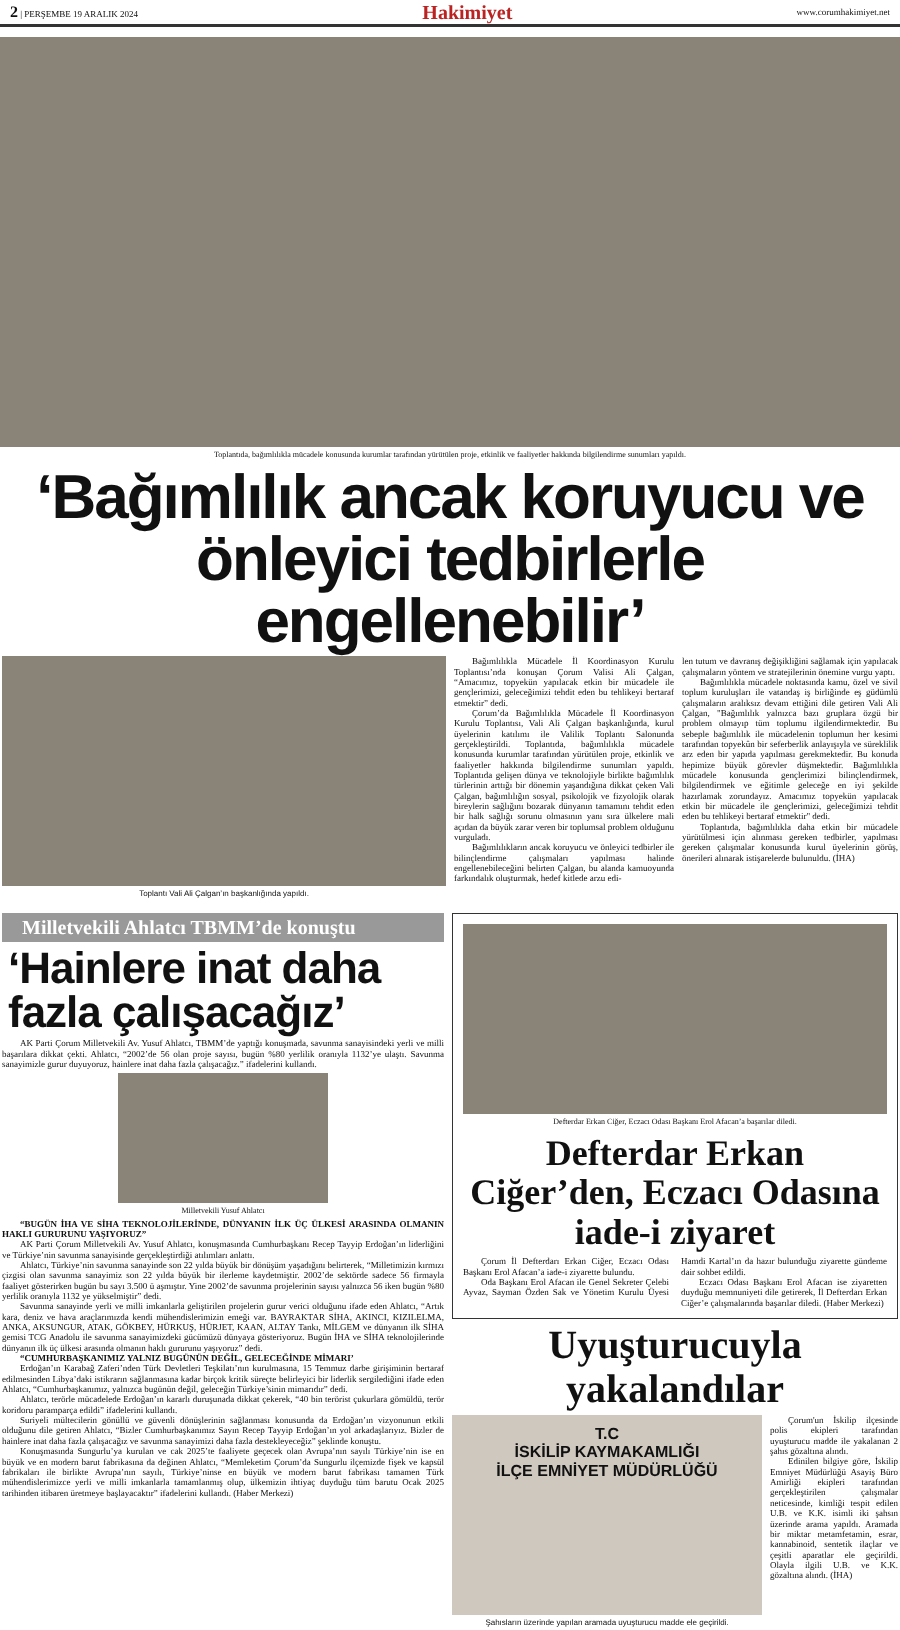2 | PERŞEMBE 19 ARALIK 2024
Hakimiyet
www.corumhakimiyet.net
Toplantıda, bağımlılıkla mücadele konusunda kurumlar tarafından yürütülen proje, etkinlik ve faaliyetler hakkında bilgilendirme sunumları yapıldı.
‘Bağımlılık ancak koruyucu ve önleyici tedbirlerle engellenebilir’
Toplantı Vali Ali Çalgan’ın başkanlığında yapıldı.
Bağımlılıkla Mücadele İl Koordinasyon Kurulu Toplantısı’nda konuşan Çorum Valisi Ali Çalgan, “Amacımız, topyekün yapılacak etkin bir mücadele ile gençlerimizi, geleceğimizi tehdit eden bu tehlikeyi bertaraf etmektir” dedi.
Çorum’da Bağımlılıkla Mücadele İl Koordinasyon Kurulu Toplantısı, Vali Ali Çalgan başkanlığında, kurul üyelerinin katılımı ile Valilik Toplantı Salonunda gerçekleştirildi. Toplantıda, bağımlılıkla mücadele konusunda kurumlar tarafından yürütülen proje, etkinlik ve faaliyetler hakkında bilgilendirme sunumları yapıldı. Toplantıda gelişen dünya ve teknolojiyle birlikte bağımlılık türlerinin arttığı bir dönemin yaşandığına dikkat çeken Vali Çalgan, bağımlılığın sosyal, psikolojik ve fizyolojik olarak bireylerin sağlığını bozarak dünyanın tamamını tehdit eden bir halk sağlığı sorunu olmasının yanı sıra ülkelere mali açıdan da büyük zarar veren bir toplumsal problem olduğunu vurguladı.
Bağımlılıkların ancak koruyucu ve önleyici tedbirler ile bilinçlendirme çalışmaları yapılması halinde engellenebileceğini belirten Çalgan, bu alanda kamuoyunda farkındalık oluşturmak, hedef kitlede arzu edi-
len tutum ve davranış değişikliğini sağlamak için yapılacak çalışmaların yöntem ve stratejilerinin önemine vurgu yaptı.
Bağımlılıkla mücadele noktasında kamu, özel ve sivil toplum kuruluşları ile vatandaş iş birliğinde eş güdümlü çalışmaların aralıksız devam ettiğini dile getiren Vali Ali Çalgan, "Bağımlılık yalnızca bazı gruplara özgü bir problem olmayıp tüm toplumu ilgilendirmektedir. Bu sebeple bağımlılık ile mücadelenin toplumun her kesimi tarafından topyekûn bir seferberlik anlayışıyla ve süreklilik arz eden bir yapıda yapılması gerekmektedir. Bu konuda hepimize büyük görevler düşmektedir. Bağımlılıkla mücadele konusunda gençlerimizi bilinçlendirmek, bilgilendirmek ve eğitimle geleceğe en iyi şekilde hazırlamak zorundayız. Amacımız topyekün yapılacak etkin bir mücadele ile gençlerimizi, geleceğimizi tehdit eden bu tehlikeyi bertaraf etmektir" dedi.
Toplantıda, bağımlılıkla daha etkin bir mücadele yürütülmesi için alınması gereken tedbirler, yapılması gereken çalışmalar konusunda kurul üyelerinin görüş, önerileri alınarak istişarelerde bulunuldu. (İHA)
Milletvekili Ahlatcı TBMM’de konuştu
‘Hainlere inat daha fazla çalışacağız’
AK Parti Çorum Milletvekili Av. Yusuf Ahlatcı, TBMM’de yaptığı konuşmada, savunma sanayisindeki yerli ve milli başarılara dikkat çekti. Ahlatcı, “2002’de 56 olan proje sayısı, bugün %80 yerlilik oranıyla 1132’ye ulaştı. Savunma sanayimizle gurur duyuyoruz, hainlere inat daha fazla çalışacağız.” ifadelerini kullandı.
Milletvekili Yusuf Ahlatcı
“BUGÜN İHA VE SİHA TEKNOLOJİLERİNDE, DÜNYANIN İLK ÜÇ ÜLKESİ ARASINDA OLMANIN HAKLI GURURUNU YAŞIYORUZ”
AK Parti Çorum Milletvekili Av. Yusuf Ahlatcı, konuşmasında Cumhurbaşkanı Recep Tayyip Erdoğan’ın liderliğini ve Türkiye’nin savunma sanayisinde gerçekleştirdiği atılımları anlattı.
Ahlatcı, Türkiye’nin savunma sanayinde son 22 yılda büyük bir dönüşüm yaşadığını belirterek, “Milletimizin kırmızı çizgisi olan savunma sanayimiz son 22 yılda büyük bir ilerleme kaydetmiştir. 2002’de sektörde sadece 56 firmayla faaliyet gösterirken bugün bu sayı 3.500 ü aşmıştır. Yine 2002’de savunma projelerinin sayısı yalnızca 56 iken bugün %80 yerlilik oranıyla 1132 ye yükselmiştir” dedi.
Savunma sanayinde yerli ve milli imkanlarla geliştirilen projelerin gurur verici olduğunu ifade eden Ahlatcı, “Artık kara, deniz ve hava araçlarımızda kendi mühendislerimizin emeği var. BAYRAKTAR SİHA, AKINCI, KIZILELMA, ANKA, AKSUNGUR, ATAK, GÖKBEY, HÜRKUŞ, HÜRJET, KAAN, ALTAY Tankı, MİLGEM ve dünyanın ilk SİHA gemisi TCG Anadolu ile savunma sanayimizdeki gücümüzü dünyaya gösteriyoruz. Bugün İHA ve SİHA teknolojilerinde dünyanın ilk üç ülkesi arasında olmanın haklı gururunu yaşıyoruz” dedi.
“CUMHURBAŞKANIMIZ YALNIZ BUGÜNÜN DEĞİL, GELECEĞİNDE MİMARI’
Erdoğan’ın Karabağ Zaferi’nden Türk Devletleri Teşkilatı’nın kurulmasına, 15 Temmuz darbe girişiminin bertaraf edilmesinden Libya’daki istikrarın sağlanmasına kadar birçok kritik süreçte belirleyici bir liderlik sergilediğini ifade eden Ahlatcı, “Cumhurbaşkanımız, yalnızca bugünün değil, geleceğin Türkiye’sinin mimarıdır” dedi.
Ahlatcı, terörle mücadelede Erdoğan’ın kararlı duruşunada dikkat çekerek, “40 bin terörist çukurlara gömüldü, terör koridoru paramparça edildi” ifadelerini kullandı.
Suriyeli mültecilerin gönüllü ve güvenli dönüşlerinin sağlanması konusunda da Erdoğan’ın vizyonunun etkili olduğunu dile getiren Ahlatcı, “Bizler Cumhurbaşkanımız Sayın Recep Tayyip Erdoğan’ın yol arkadaşlarıyız. Bizler de hainlere inat daha fazla çalışacağız ve savunma sanayimizi daha fazla destekleyeceğiz” şeklinde konuştu.
Konuşmasında Sungurlu’ya kurulan ve cak 2025’te faaliyete geçecek olan Avrupa’nın sayılı Türkiye’nin ise en büyük ve en modern barut fabrikasına da değinen Ahlatcı, “Memleketim Çorum’da Sungurlu ilçemizde fişek ve kapsül fabrikaları ile birlikte Avrupa’nın sayılı, Türkiye’ninse en büyük ve modern barut fabrikası tamamen Türk mühendislerimizce yerli ve milli imkanlarla tamamlanmış olup, ülkemizin ihtiyaç duyduğu tüm barutu Ocak 2025 tarihinden itibaren üretmeye başlayacaktır” ifadelerini kullandı. (Haber Merkezi)
Defterdar Erkan Ciğer, Eczacı Odası Başkanı Erol Afacan’a başarılar diledi.
Defterdar Erkan Ciğer’den, Eczacı Odasına iade-i ziyaret
Çorum İl Defterdarı Erkan Ciğer, Eczacı Odası Başkanı Erol Afacan’a iade-i ziyarette bulundu.
Oda Başkanı Erol Afacan ile Genel Sekreter Çelebi Ayvaz, Sayman Özden Sak ve Yönetim Kurulu Üyesi Hamdi Kartal’ın da hazır bulunduğu ziyarette gündeme dair sohbet edildi.
Eczacı Odası Başkanı Erol Afacan ise ziyaretten duyduğu memnuniyeti dile getirerek, İl Defterdarı Erkan Ciğer’e çalışmalarında başarılar diledi. (Haber Merkezi)
Uyuşturucuyla yakalandılar
T.C
İSKİLİP KAYMAKAMLIĞI
İLÇE EMNİYET MÜDÜRLÜĞÜ
Şahısların üzerinde yapılan aramada uyuşturucu madde ele geçirildi.
Çorum'un İskilip ilçesinde polis ekipleri tarafından uyuşturucu madde ile yakalanan 2 şahıs gözaltına alındı.
Edinilen bilgiye göre, İskilip Emniyet Müdürlüğü Asayiş Büro Amirliği ekipleri tarafından gerçekleştirilen çalışmalar neticesinde, kimliği tespit edilen U.B. ve K.K. isimli iki şahsın üzerinde arama yapıldı. Aramada bir miktar metamfetamin, esrar, kannabinoid, sentetik ilaçlar ve çeşitli aparatlar ele geçirildi. Olayla ilgili U.B. ve K.K. gözaltına alındı. (İHA)